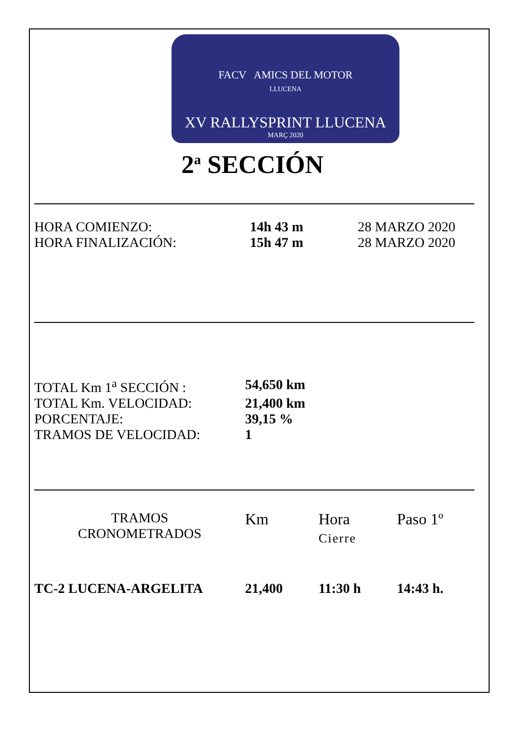FACV AMICS DEL MOTOR
LLUCENA
XV RALLYSPRINT LLUCENA
MARÇ 2020
2<sup>a</sup> SECCIÓN
| HORA COMIENZO: | 14h 43 m | 28 MARZO 2020 |
| HORA FINALIZACIÓN: | 15h 47 m | 28 MARZO 2020 |
| TOTAL Km 1<sup>a</sup> SECCIÓN : | 54,650 km |
| TOTAL Km. VELOCIDAD: | 21,400 km |
| PORCENTAJE: | 39,15 % |
| TRAMOS DE VELOCIDAD: | 1 |
| TRAMOS CRONOMETRADOS | Km | Hora Cierre | Paso 1º |
| TC-2 LUCENA-ARGELITA | 21,400 | 11:30 h | 14:43 h. |